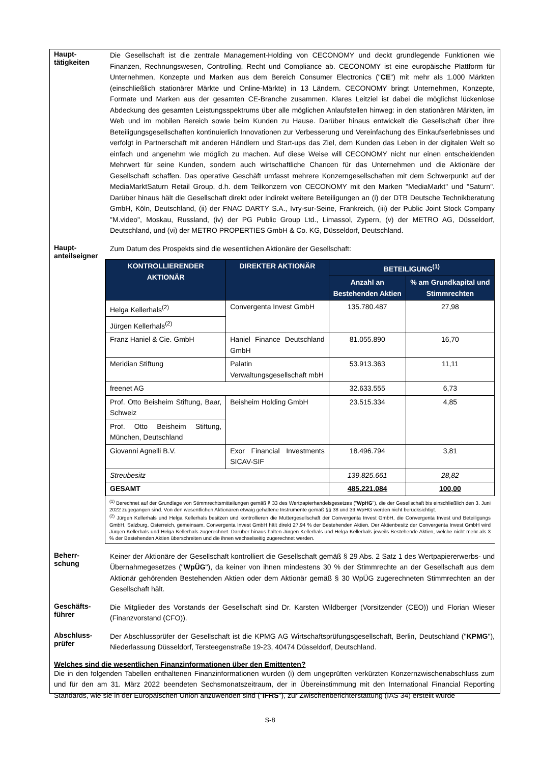Haupt-
tätigkeiten
Die Gesellschaft ist die zentrale Management-Holding von CECONOMY und deckt grundlegende Funktionen wie Finanzen, Rechnungswesen, Controlling, Recht und Compliance ab. CECONOMY ist eine europäische Plattform für Unternehmen, Konzepte und Marken aus dem Bereich Consumer Electronics ("CE") mit mehr als 1.000 Märkten (einschließlich stationärer Märkte und Online-Märkte) in 13 Ländern. CECONOMY bringt Unternehmen, Konzepte, Formate und Marken aus der gesamten CE-Branche zusammen. Klares Leitziel ist dabei die möglichst lückenlose Abdeckung des gesamten Leistungsspektrums über alle möglichen Anlaufstellen hinweg: in den stationären Märkten, im Web und im mobilen Bereich sowie beim Kunden zu Hause. Darüber hinaus entwickelt die Gesellschaft über ihre Beteiligungsgesellschaften kontinuierlich Innovationen zur Verbesserung und Vereinfachung des Einkaufserlebnisses und verfolgt in Partnerschaft mit anderen Händlern und Start-ups das Ziel, dem Kunden das Leben in der digitalen Welt so einfach und angenehm wie möglich zu machen. Auf diese Weise will CECONOMY nicht nur einen entscheidenden Mehrwert für seine Kunden, sondern auch wirtschaftliche Chancen für das Unternehmen und die Aktionäre der Gesellschaft schaffen. Das operative Geschäft umfasst mehrere Konzerngesellschaften mit dem Schwerpunkt auf der MediaMarktSaturn Retail Group, d.h. dem Teilkonzern von CECONOMY mit den Marken "MediaMarkt" und "Saturn". Darüber hinaus hält die Gesellschaft direkt oder indirekt weitere Beteiligungen an (i) der DTB Deutsche Technikberatung GmbH, Köln, Deutschland, (ii) der FNAC DARTY S.A., Ivry-sur-Seine, Frankreich, (iii) der Public Joint Stock Company "M.video", Moskau, Russland, (iv) der PG Public Group Ltd., Limassol, Zypern, (v) der METRO AG, Düsseldorf, Deutschland, und (vi) der METRO PROPERTIES GmbH & Co. KG, Düsseldorf, Deutschland.
Haupt-
anteilseigner
Zum Datum des Prospekts sind die wesentlichen Aktionäre der Gesellschaft:
| KONTROLLIERENDER AKTIONÄR | DIREKTER AKTIONÄR | BETEILIGUNG<sup>(1)</sup> | |
| --- | --- | --- | --- |
| | | Anzahl an Bestehenden Aktien | % am Grundkapital und Stimmrechten |
| Helga Kellerhals<sup>(2)</sup> | Convergenta Invest GmbH | 135.780.487 | 27,98 |
| Jürgen Kellerhals<sup>(2)</sup> | | | |
| Franz Haniel & Cie. GmbH | Haniel Finance Deutschland GmbH | 81.055.890 | 16,70 |
| Meridian Stiftung | Palatin Verwaltungsgesellschaft mbH | 53.913.363 | 11,11 |
| freenet AG | | 32.633.555 | 6,73 |
| Prof. Otto Beisheim Stiftung, Baar, Schweiz | Beisheim Holding GmbH | 23.515.334 | 4,85 |
| Prof. Otto Beisheim Stiftung, München, Deutschland | | | |
| Giovanni Agnelli B.V. | Exor Financial Investments SICAV-SIF | 18.496.794 | 3,81 |
| Streubesitz | | 139.825.661 | 28,82 |
| GESAMT | | 485.221.084 | 100,00 |
<sup>(1)</sup> Berechnet auf der Grundlage von Stimmrechtsmitteilungen gemäß § 33 des Wertpapierhandelsgesetzes ("WpHG"), die der Gesellschaft bis einschließlich den 3. Juni 2022 zugegangen sind. Von den wesentlichen Aktionären etwaig gehaltene Instrumente gemäß §§ 38 und 39 WpHG werden nicht berücksichtigt.
<sup>(2)</sup> Jürgen Kellerhals und Helga Kellerhals besitzen und kontrollieren die Muttergesellschaft der Convergenta Invest GmbH, die Convergenta Invest und Beteiligungs GmbH, Salzburg, Österreich, gemeinsam. Convergenta Invest GmbH hält direkt 27,94 % der Bestehenden Aktien. Der Aktienbesitz der Convergenta Invest GmbH wird Jürgen Kellerhals und Helga Kellerhals zugerechnet. Darüber hinaus halten Jürgen Kellerhals und Helga Kellerhals jeweils Bestehende Aktien, welche nicht mehr als 3 % der Bestehenden Aktien überschreiten und die ihnen wechselseitig zugerechnet werden.
Beherr-
schung
Keiner der Aktionäre der Gesellschaft kontrolliert die Gesellschaft gemäß § 29 Abs. 2 Satz 1 des Wertpapiererwerbs- und Übernahmegesetzes ("WpÜG"), da keiner von ihnen mindestens 30 % der Stimmrechte an der Gesellschaft aus dem Aktionär gehörenden Bestehenden Aktien oder dem Aktionär gemäß § 30 WpÜG zugerechneten Stimmrechten an der Gesellschaft hält.
Geschäfts-
führer
Die Mitglieder des Vorstands der Gesellschaft sind Dr. Karsten Wildberger (Vorsitzender (CEO)) und Florian Wieser (Finanzvorstand (CFO)).
Abschluss-
prüfer
Der Abschlussprüfer der Gesellschaft ist die KPMG AG Wirtschaftsprüfungsgesellschaft, Berlin, Deutschland ("KPMG"), Niederlassung Düsseldorf, Tersteegenstraße 19-23, 40474 Düsseldorf, Deutschland.
Welches sind die wesentlichen Finanzinformationen über den Emittenten?
Die in den folgenden Tabellen enthaltenen Finanzinformationen wurden (i) dem ungeprüften verkürzten Konzernzwischenabschluss zum und für den am 31. März 2022 beendeten Sechsmonatszeitraum, der in Übereinstimmung mit den International Financial Reporting Standards, wie sie in der Europäischen Union anzuwenden sind ("IFRS"), zur Zwischenberichterstattung (IAS 34) erstellt wurde
S-8